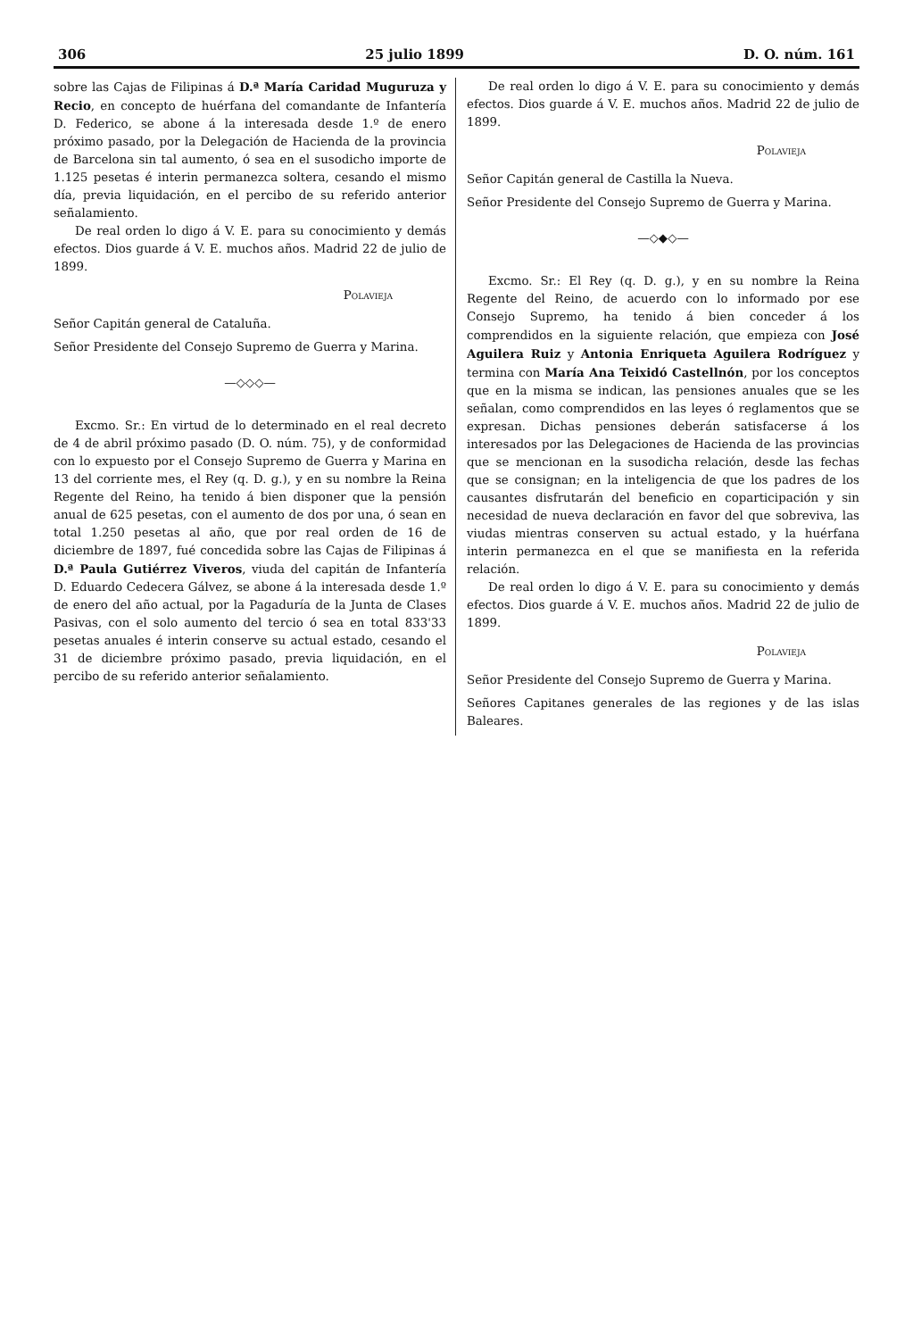306 25 julio 1899 D. O. núm. 161
sobre las Cajas de Filipinas á D.ª María Caridad Muguruza y Recio, en concepto de huérfana del comandante de Infantería D. Federico, se abone á la interesada desde 1.º de enero próximo pasado, por la Delegación de Hacienda de la provincia de Barcelona sin tal aumento, ó sea en el susodicho importe de 1.125 pesetas é interin permanezca soltera, cesando el mismo día, previa liquidación, en el percibo de su referido anterior señalamiento.
De real orden lo digo á V. E. para su conocimiento y demás efectos. Dios guarde á V. E. muchos años. Madrid 22 de julio de 1899.
Polavieja
Señor Capitán general de Cataluña.
Señor Presidente del Consejo Supremo de Guerra y Marina.
—◇◇◇—
Excmo. Sr.: En virtud de lo determinado en el real decreto de 4 de abril próximo pasado (D. O. núm. 75), y de conformidad con lo expuesto por el Consejo Supremo de Guerra y Marina en 13 del corriente mes, el Rey (q. D. g.), y en su nombre la Reina Regente del Reino, ha tenido á bien disponer que la pensión anual de 625 pesetas, con el aumento de dos por una, ó sean en total 1.250 pesetas al año, que por real orden de 16 de diciembre de 1897, fué concedida sobre las Cajas de Filipinas á D.ª Paula Gutiérrez Viveros, viuda del capitán de Infantería D. Eduardo Cedecera Gálvez, se abone á la interesada desde 1.º de enero del año actual, por la Pagaduría de la Junta de Clases Pasivas, con el solo aumento del tercio ó sea en total 833'33 pesetas anuales é interin conserve su actual estado, cesando el 31 de diciembre próximo pasado, previa liquidación, en el percibo de su referido anterior señalamiento.
De real orden lo digo á V. E. para su conocimiento y demás efectos. Dios guarde á V. E. muchos años. Madrid 22 de julio de 1899.
Polavieja
Señor Capitán general de Castilla la Nueva.
Señor Presidente del Consejo Supremo de Guerra y Marina.
—◇◆◇—
Excmo. Sr.: El Rey (q. D. g.), y en su nombre la Reina Regente del Reino, de acuerdo con lo informado por ese Consejo Supremo, ha tenido á bien conceder á los comprendidos en la siguiente relación, que empieza con José Aguilera Ruiz y Antonia Enriqueta Aguilera Rodríguez y termina con María Ana Teixidó Castellnón, por los conceptos que en la misma se indican, las pensiones anuales que se les señalan, como comprendidos en las leyes ó reglamentos que se expresan. Dichas pensiones deberán satisfacerse á los interesados por las Delegaciones de Hacienda de las provincias que se mencionan en la susodicha relación, desde las fechas que se consignan; en la inteligencia de que los padres de los causantes disfrutarán del beneficio en coparticipación y sin necesidad de nueva declaración en favor del que sobreviva, las viudas mientras conserven su actual estado, y la huérfana interin permanezca en el que se manifiesta en la referida relación.
De real orden lo digo á V. E. para su conocimiento y demás efectos. Dios guarde á V. E. muchos años. Madrid 22 de julio de 1899.
Polavieja
Señor Presidente del Consejo Supremo de Guerra y Marina.
Señores Capitanes generales de las regiones y de las islas Baleares.